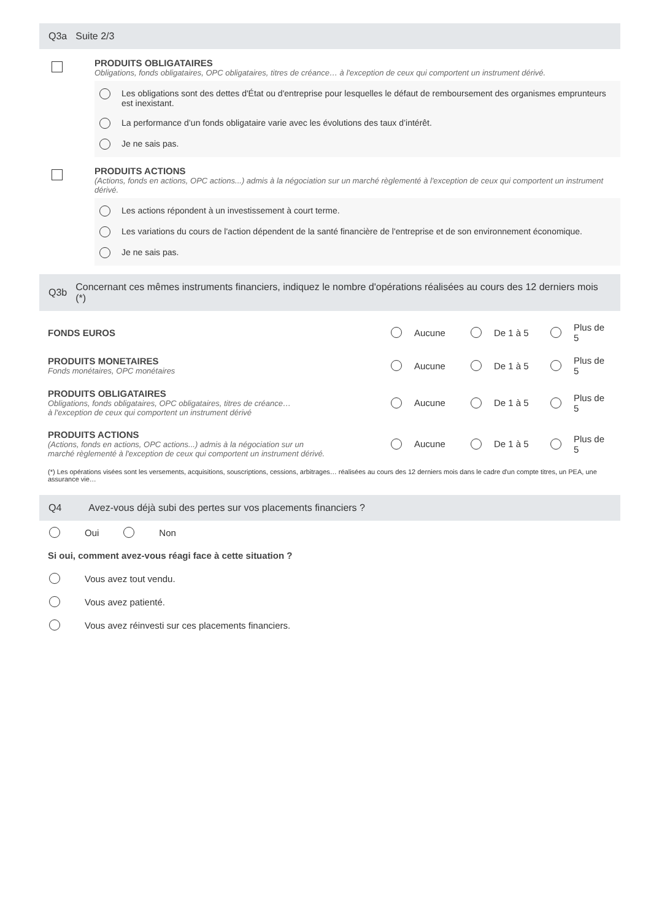Q3a Suite 2/3
PRODUITS OBLIGATAIRES
Obligations, fonds obligataires, OPC obligataires, titres de créance… à l'exception de ceux qui comportent un instrument dérivé.
Les obligations sont des dettes d'État ou d'entreprise pour lesquelles le défaut de remboursement des organismes emprunteurs est inexistant.
La performance d’un fonds obligataire varie avec les évolutions des taux d’intérêt.
Je ne sais pas.
PRODUITS ACTIONS
(Actions, fonds en actions, OPC actions...) admis à la négociation sur un marché règlementé à l'exception de ceux qui comportent un instrument dérivé.
Les actions répondent à un investissement à court terme.
Les variations du cours de l'action dépendent de la santé financière de l'entreprise et de son environnement économique.
Je ne sais pas.
Q3b Concernant ces mêmes instruments financiers, indiquez le nombre d'opérations réalisées au cours des 12 derniers mois (*)
FONDS EUROS Aucune De 1 à 5 Plus de 5
PRODUITS MONETAIRES
Fonds monétaires, OPC monétaires
Aucune De 1 à 5 Plus de 5
PRODUITS OBLIGATAIRES
Obligations, fonds obligataires, OPC obligataires, titres de créance…
à l'exception de ceux qui comportent un instrument dérivé
Aucune De 1 à 5 Plus de 5
PRODUITS ACTIONS
(Actions, fonds en actions, OPC actions...) admis à la négociation sur un
marché règlementé à l'exception de ceux qui comportent un instrument dérivé.
Aucune De 1 à 5 Plus de 5
(*) Les opérations visées sont les versements, acquisitions, souscriptions, cessions, arbitrages… réalisées au cours des 12 derniers mois dans le cadre d'un compte titres, un PEA, une assurance vie…
Q4 Avez-vous déjà subi des pertes sur vos placements financiers ?
Oui Non
Si oui, comment avez-vous réagi face à cette situation ?
Vous avez tout vendu.
Vous avez patienté.
Vous avez réinvesti sur ces placements financiers.